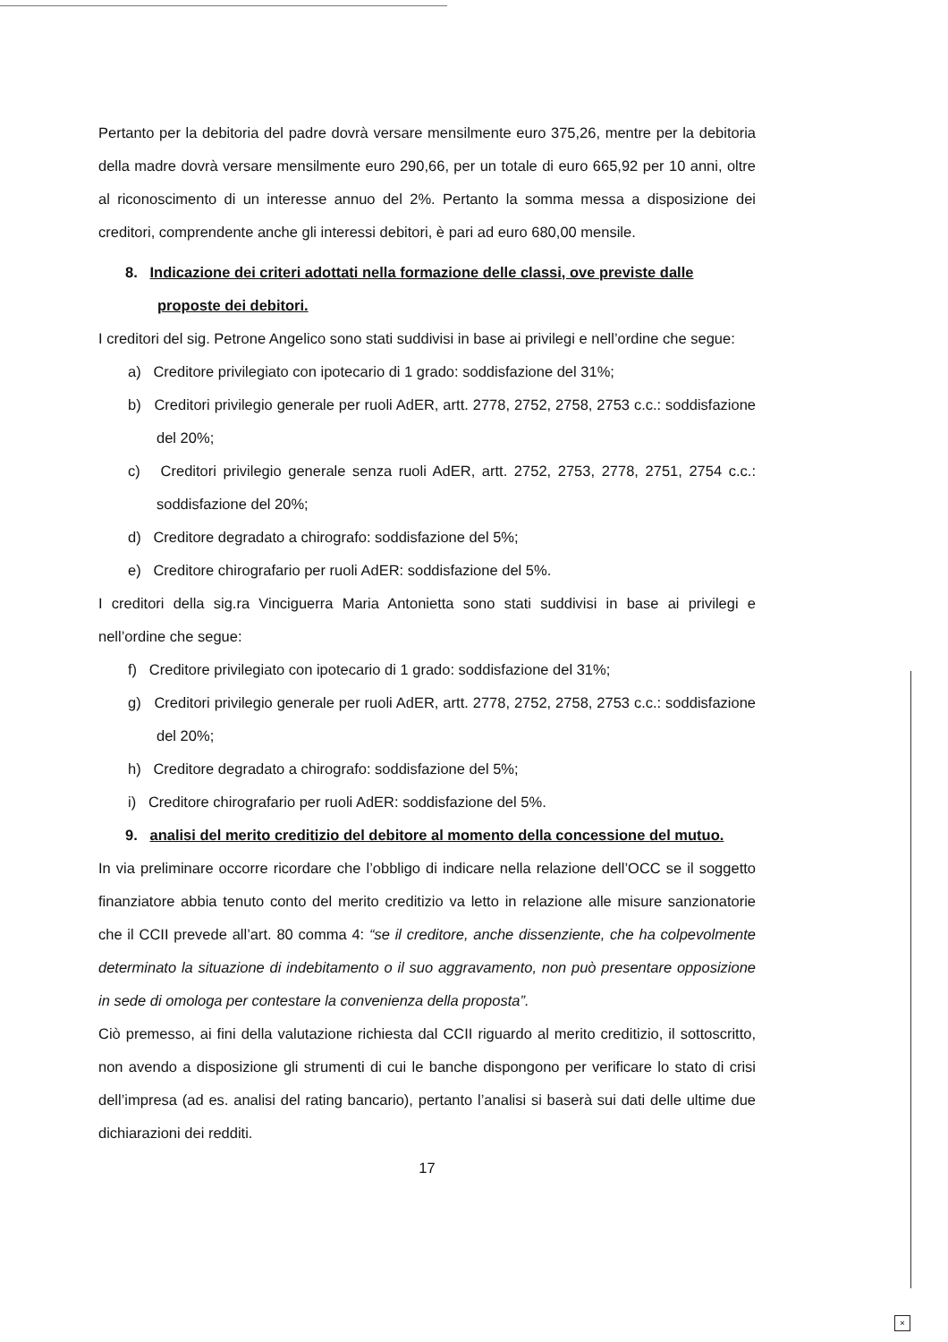Pertanto per la debitoria del padre dovrà versare mensilmente euro 375,26, mentre per la debitoria della madre dovrà versare mensilmente euro 290,66, per un totale di euro 665,92 per 10 anni, oltre al riconoscimento di un interesse annuo del 2%. Pertanto la somma messa a disposizione dei creditori, comprendente anche gli interessi debitori, è pari ad euro 680,00 mensile.
8. Indicazione dei criteri adottati nella formazione delle classi, ove previste dalle proposte dei debitori.
I creditori del sig. Petrone Angelico sono stati suddivisi in base ai privilegi e nell’ordine che segue:
a) Creditore privilegiato con ipotecario di 1 grado: soddisfazione del 31%;
b) Creditori privilegio generale per ruoli AdER, artt. 2778, 2752, 2758, 2753 c.c.: soddisfazione del 20%;
c) Creditori privilegio generale senza ruoli AdER, artt. 2752, 2753, 2778, 2751, 2754 c.c.: soddisfazione del 20%;
d) Creditore degradato a chirografo: soddisfazione del 5%;
e) Creditore chirografario per ruoli AdER: soddisfazione del 5%.
I creditori della sig.ra Vinciguerra Maria Antonietta sono stati suddivisi in base ai privilegi e nell’ordine che segue:
f) Creditore privilegiato con ipotecario di 1 grado: soddisfazione del 31%;
g) Creditori privilegio generale per ruoli AdER, artt. 2778, 2752, 2758, 2753 c.c.: soddisfazione del 20%;
h) Creditore degradato a chirografo: soddisfazione del 5%;
i) Creditore chirografario per ruoli AdER: soddisfazione del 5%.
9. analisi del merito creditizio del debitore al momento della concessione del mutuo.
In via preliminare occorre ricordare che l’obbligo di indicare nella relazione dell’OCC se il soggetto finanziatore abbia tenuto conto del merito creditizio va letto in relazione alle misure sanzionatorie che il CCII prevede all’art. 80 comma 4: “se il creditore, anche dissenziente, che ha colpevolmente determinato la situazione di indebitamento o il suo aggravamento, non può presentare opposizione in sede di omologa per contestare la convenienza della proposta”.
Ciò premesso, ai fini della valutazione richiesta dal CCII riguardo al merito creditizio, il sottoscritto, non avendo a disposizione gli strumenti di cui le banche dispongono per verificare lo stato di crisi dell’impresa (ad es. analisi del rating bancario), pertanto l’analisi si baserà sui dati delle ultime due dichiarazioni dei redditi.
17
×